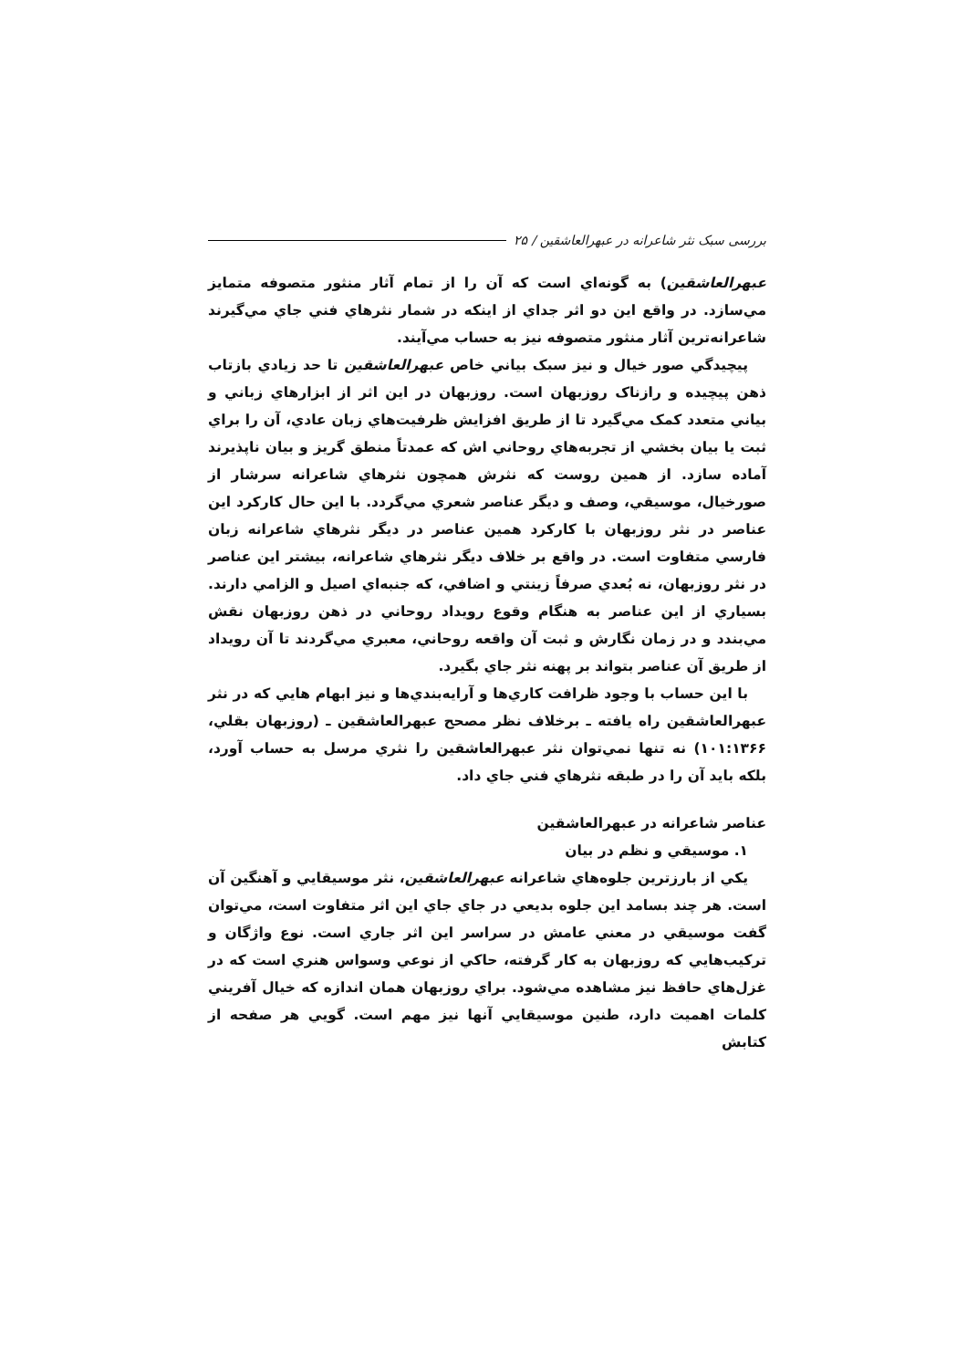بررسی سبک نثر شاعرانه در عبهرالعاشقین / ۲۵
عبهرالعاشقين) به گونه‌اي است که آن را از تمام آثار منثور متصوفه متمايز مي‌سازد. در واقع اين دو اثر جداي از اينکه در شمار نثرهاي فني جاي مي‌گيرند شاعرانه‌ترين آثار منثور متصوفه نيز به حساب مي‌آيند.
پيچيدگي صور خيال و نيز سبک بياني خاص عبهرالعاشقين تا حد زيادي بازتاب ذهن پيچيده و رازناک روزبهان است. روزبهان در اين اثر از ابزارهاي زباني و بياني متعدد کمک مي‌گيرد تا از طريق افزايش ظرفيت‌هاي زبان عادي، آن را براي ثبت يا بيان بخشي از تجربه‌هاي روحاني اش که عمدتاً منطق گريز و بيان ناپذيرند آماده سازد. از همين روست که نثرش همچون نثرهاي شاعرانه سرشار از صورخيال، موسيقي، وصف و ديگر عناصر شعري مي‌گردد. با اين حال کارکرد اين عناصر در نثر روزبهان با کارکرد همين عناصر در ديگر نثرهاي شاعرانه زبان فارسي متفاوت است. در واقع بر خلاف ديگر نثرهاي شاعرانه، بيشتر اين عناصر در نثر روزبهان، نه بُعدي صرفاً زينتي و اضافي، که جنبه‌اي اصيل و الزامي دارند. بسياري از اين عناصر به هنگام وقوع رويداد روحاني در ذهن روزبهان نقش مي‌بندد و در زمان نگارش و ثبت آن واقعه روحاني، معبري مي‌گردند تا آن رويداد از طريق آن عناصر بتواند بر پهنه نثر جاي بگيرد.
با اين حساب با وجود ظرافت کاري‌ها و آرايه‌بندي‌ها و نيز ابهام هايي که در نثر عبهرالعاشقين راه يافته ـ برخلاف نظر مصحح عبهرالعاشقين ـ (روزبهان بقلي، ۱۰۱:۱۳۶۶) نه تنها نمي‌توان نثر عبهرالعاشقين را نثري مرسل به حساب آورد، بلکه بايد آن را در طبقه نثرهاي فني جاي داد.
عناصر شاعرانه در عبهرالعاشقين
۱. موسيقي و نظم در بيان
يکي از بارزترين جلوه‌هاي شاعرانه عبهرالعاشقين، نثر موسيقايي و آهنگين آن است. هر چند بسامد اين جلوه بديعي در جاي جاي اين اثر متفاوت است، مي‌توان گفت موسيقي در معني عامش در سراسر اين اثر جاري است. نوع واژگان و ترکيب‌هايي که روزبهان به کار گرفته، حاکي از نوعي وسواس هنري است که در غزل‌هاي حافظ نيز مشاهده مي‌شود. براي روزبهان همان اندازه که خيال آفريني کلمات اهميت دارد، طنين موسيقايي آنها نيز مهم است. گويي هر صفحه از کتابش